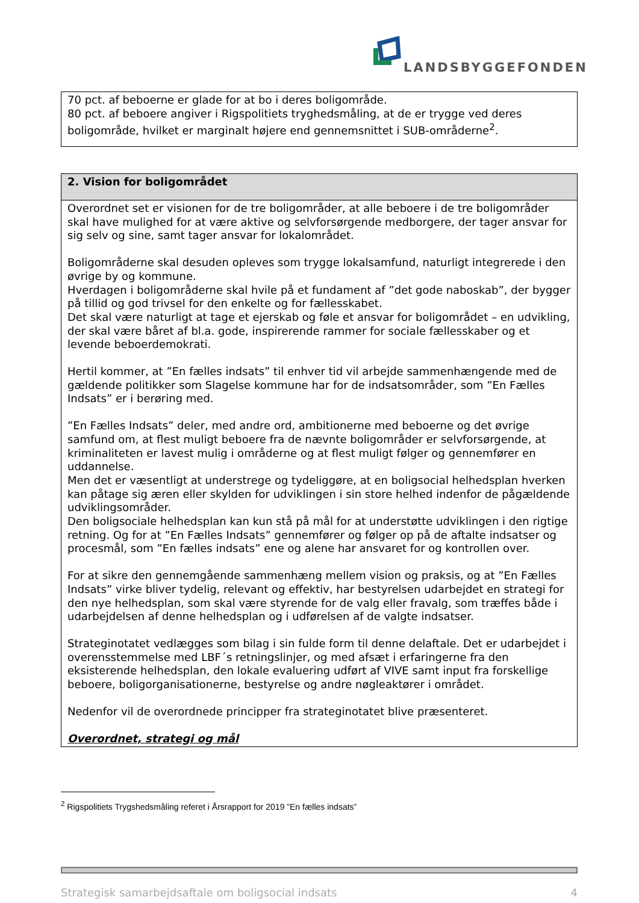LANDSBYGGEFONDEN
| 70 pct. af beboerne er glade for at bo i deres boligområde. 80 pct. af beboere angiver i Rigspolitiets tryghedsmåling, at de er trygge ved deres boligområde, hvilket er marginalt højere end gennemsnittet i SUB-områderne<sup>2</sup>. |
| 2. Vision for boligområdet |
| --- |
| Overordnet set er visionen for de tre boligområder, at alle beboere i de tre boligområder skal have mulighed for at være aktive og selvforsørgende medborgere, der tager ansvar for sig selv og sine, samt tager ansvar for lokalområdet. Boligområderne skal desuden opleves som trygge lokalsamfund, naturligt integrerede i den øvrige by og kommune. Hverdagen i boligområderne skal hvile på et fundament af ”det gode naboskab”, der bygger på tillid og god trivsel for den enkelte og for fællesskabet. Det skal være naturligt at tage et ejerskab og føle et ansvar for boligområdet – en udvikling, der skal være båret af bl.a. gode, inspirerende rammer for sociale fællesskaber og et levende beboerdemokrati. Hertil kommer, at ”En fælles indsats” til enhver tid vil arbejde sammenhængende med de gældende politikker som Slagelse kommune har for de indsatsområder, som ”En Fælles Indsats” er i berøring med. ”En Fælles Indsats” deler, med andre ord, ambitionerne med beboerne og det øvrige samfund om, at flest muligt beboere fra de nævnte boligområder er selvforsørgende, at kriminaliteten er lavest mulig i områderne og at flest muligt følger og gennemfører en uddannelse. Men det er væsentligt at understrege og tydeliggøre, at en boligsocial helhedsplan hverken kan påtage sig æren eller skylden for udviklingen i sin store helhed indenfor de pågældende udviklingsområder. Den boligsociale helhedsplan kan kun stå på mål for at understøtte udviklingen i den rigtige retning. Og for at ”En Fælles Indsats” gennemfører og følger op på de aftalte indsatser og procesmål, som ”En fælles indsats” ene og alene har ansvaret for og kontrollen over. For at sikre den gennemgående sammenhæng mellem vision og praksis, og at ”En Fælles Indsats” virke bliver tydelig, relevant og effektiv, har bestyrelsen udarbejdet en strategi for den nye helhedsplan, som skal være styrende for de valg eller fravalg, som træffes både i udarbejdelsen af denne helhedsplan og i udførelsen af de valgte indsatser. Strateginotatet vedlægges som bilag i sin fulde form til denne delaftale. Det er udarbejdet i overensstemmelse med LBF´s retningslinjer, og med afsæt i erfaringerne fra den eksisterende helhedsplan, den lokale evaluering udført af VIVE samt input fra forskellige beboere, boligorganisationerne, bestyrelse og andre nøgleaktører i området. Nedenfor vil de overordnede principper fra strateginotatet blive præsenteret. Overordnet, strategi og mål |
<sup>2</sup> Rigspolitiets Trygshedsmåling referet i Årsrapport for 2019 ”En fælles indsats”
Strategisk samarbejdsaftale om boligsocial indsats 4